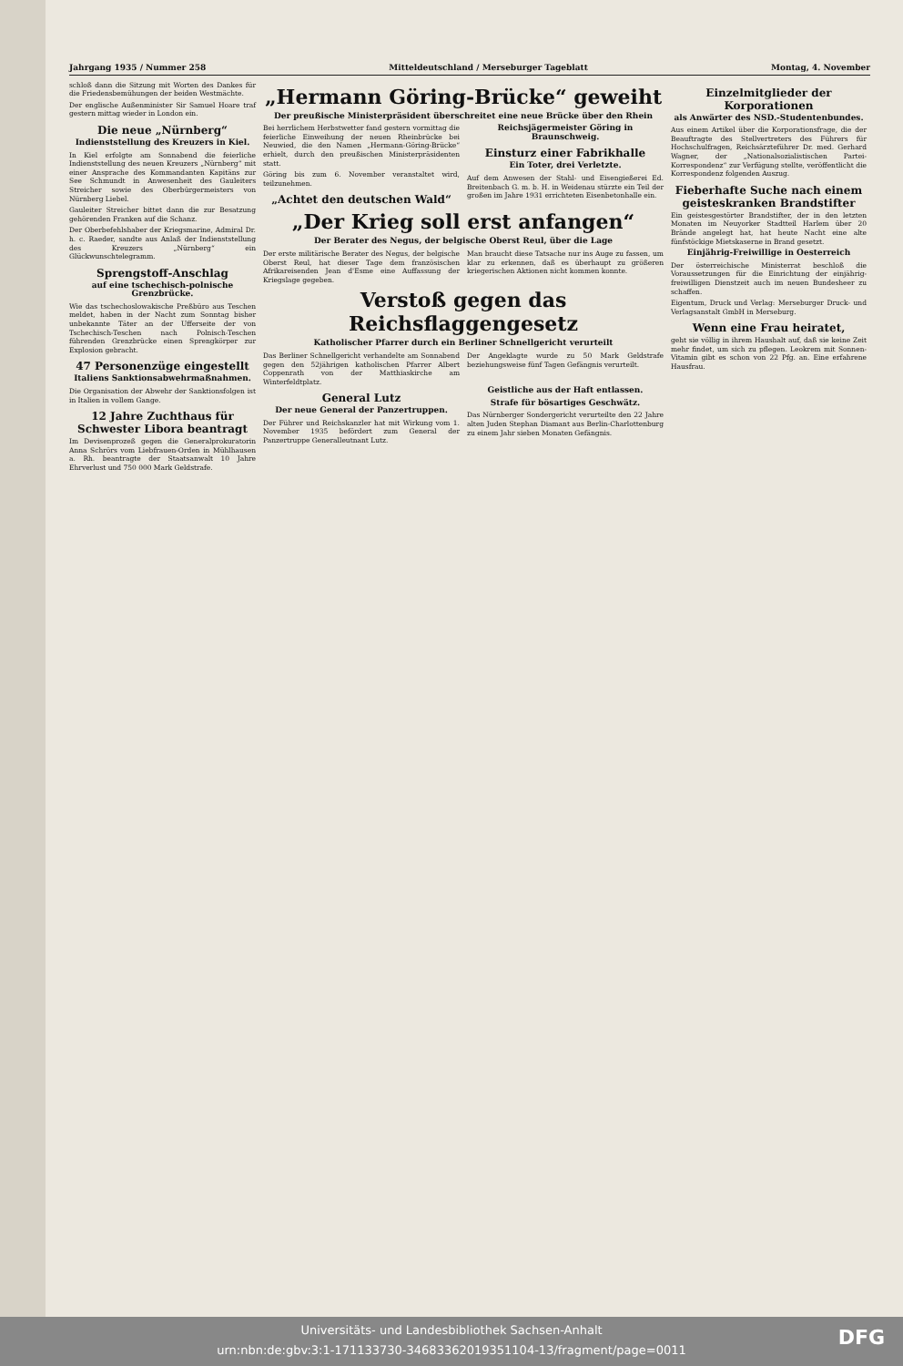Jahrgang 1935 / Nummer 258 Mitteldeutschland / Merseburger Tageblatt Montag, 4. November
schloß dann die Sitzung mit Worten des Dankes für die Friedensbemühungen der beiden Westmächte.
Der englische Außenminister Sir Samuel Hoare traf gestern mittag wieder in London ein.
Die neue „Nürnberg“
Indienststellung des Kreuzers in Kiel.
In Kiel erfolgte am Sonnabend die feierliche Indienststellung des neuen Kreuzers „Nürnberg“ mit einer Ansprache des Kommandanten Kapitäns zur See Schmundt in Anwesenheit des Gauleiters Streicher sowie des Oberbürgermeisters von Nürnberg Liebel.
Gauleiter Streicher bittet dann die zur Besatzung gehörenden Franken auf die Schanz.
Der Oberbefehlshaber der Kriegsmarine, Admiral Dr. h. c. Raeder, sandte aus Anlaß der Indienststellung des Kreuzers „Nürnberg“ ein Glückwunschtelegramm.
Sprengstoff-Anschlag
auf eine tschechisch-polnische Grenzbrücke.
Wie das tschechoslowakische Preßbüro aus Teschen meldet, haben in der Nacht zum Sonntag bisher unbekannte Täter an der Ufferseite der von Tschechisch-Teschen nach Polnisch-Teschen führenden Grenzbrücke einen Sprengkörper zur Explosion gebracht.
47 Personenzüge eingestellt
Italiens Sanktionsabwehrmaßnahmen.
Die Organisation der Abwehr der Sanktionsfolgen ist in Italien in vollem Gange.
12 Jahre Zuchthaus für Schwester Libora beantragt
Im Devisenprozeß gegen die Generalprokuratorin Anna Schrörs vom Liebfrauen-Orden in Mühlhausen a. Rh. beantragte der Staatsanwalt 10 Jahre Ehrverlust und 750 000 Mark Geldstrafe.
„Hermann Göring-Brücke“ geweiht
Der preußische Ministerpräsident überschreitet eine neue Brücke über den Rhein
Bei herrlichem Herbstwetter fand gestern vormittag die feierliche Einweihung der neuen Rheinbrücke bei Neuwied, die den Namen „Hermann-Göring-Brücke“ erhielt, durch den preußischen Ministerpräsidenten statt.
Göring bis zum 6. November veranstaltet wird, teilzunehmen.
„Achtet den deutschen Wald“
Reichsjägermeister Göring in Braunschweig.
Einsturz einer Fabrikhalle
Ein Toter, drei Verletzte.
Auf dem Anwesen der Stahl- und Eisengießerei Ed. Breitenbach G. m. b. H. in Weidenau stürzte ein Teil der großen im Jahre 1931 errichteten Eisenbetonhalle ein.
„Der Krieg soll erst anfangen“
Der Berater des Negus, der belgische Oberst Reul, über die Lage
Der erste militärische Berater des Negus, der belgische Oberst Reul, hat dieser Tage dem französischen Afrikareisenden Jean d'Esme eine Auffassung der Kriegslage gegeben.
Man braucht diese Tatsache nur ins Auge zu fassen, um klar zu erkennen, daß es überhaupt zu größeren kriegerischen Aktionen nicht kommen konnte.
Verstoß gegen das Reichsflaggengesetz
Katholischer Pfarrer durch ein Berliner Schnellgericht verurteilt
Das Berliner Schnellgericht verhandelte am Sonnabend gegen den 52jährigen katholischen Pfarrer Albert Coppenrath von der Matthiaskirche am Winterfeldtplatz.
Der Angeklagte wurde zu 50 Mark Geldstrafe beziehungsweise fünf Tagen Gefängnis verurteilt.
General Lutz
Der neue General der Panzertruppen.
Der Führer und Reichskanzler hat mit Wirkung vom 1. November 1935 befördert zum General der Panzertruppe Generalleutnant Lutz.
Geistliche aus der Haft entlassen.
Strafe für bösartiges Geschwätz.
Das Nürnberger Sondergericht verurteilte den 22 Jahre alten Juden Stephan Diamant aus Berlin-Charlottenburg zu einem Jahr sieben Monaten Gefängnis.
Einzelmitglieder der Korporationen
als Anwärter des NSD.-Studentenbundes.
Aus einem Artikel über die Korporationsfrage, die der Beauftragte des Stellvertreters des Führers für Hochschulfragen, Reichsärzteführer Dr. med. Gerhard Wagner, der „Nationalsozialistischen Partei-Korrespondenz“ zur Verfügung stellte, veröffentlicht die Korrespondenz folgenden Auszug.
Fieberhafte Suche nach einem geisteskranken Brandstifter
Ein geistesgestörter Brandstifter, der in den letzten Monaten im Neuyorker Stadtteil Harlem über 20 Brände angelegt hat, hat heute Nacht eine alte fünfstöckige Mietskaserne in Brand gesetzt.
Einjährig-Freiwillige in Oesterreich
Der österreichische Ministerrat beschloß die Voraussetzungen für die Einrichtung der einjährig-freiwilligen Dienstzeit auch im neuen Bundesheer zu schaffen.
Eigentum, Druck und Verlag: Merseburger Druck- und Verlagsanstalt GmbH in Merseburg.
Wenn eine Frau heiratet,
geht sie völlig in ihrem Haushalt auf, daß sie keine Zeit mehr findet, um sich zu pflegen. Leokrem mit Sonnen-Vitamin gibt es schon von 22 Pfg. an. Eine erfahrene Hausfrau.
Universitäts- und Landesbibliothek Sachsen-Anhalt
urn:nbn:de:gbv:3:1-171133730-34683362019351104-13/fragment/page=0011
DFG